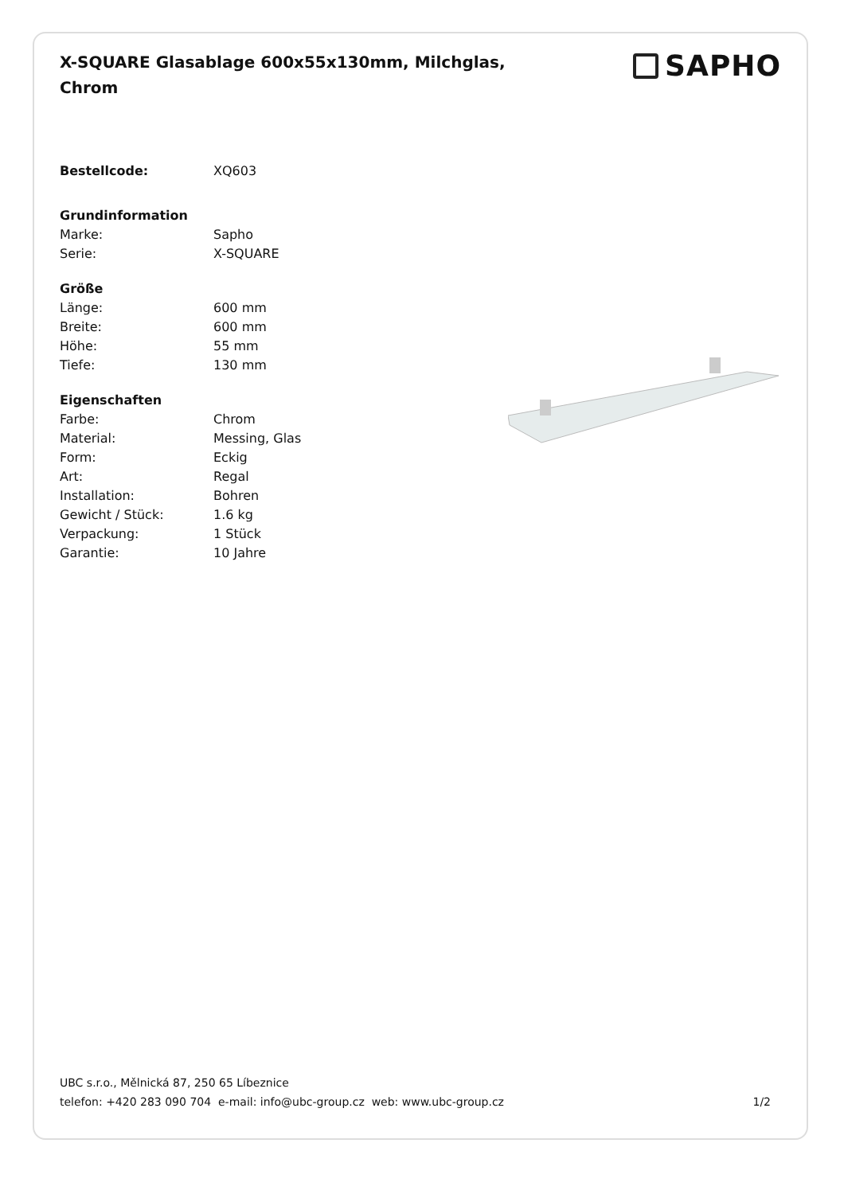X-SQUARE Glasablage 600x55x130mm, Milchglas, Chrom
SAPHO
| Bestellcode: | XQ603 |
| Grundinformation | |
| Marke: | Sapho |
| Serie: | X-SQUARE |
| Größe | |
| Länge: | 600 mm |
| Breite: | 600 mm |
| Höhe: | 55 mm |
| Tiefe: | 130 mm |
| Eigenschaften | |
| Farbe: | Chrom |
| Material: | Messing, Glas |
| Form: | Eckig |
| Art: | Regal |
| Installation: | Bohren |
| Gewicht / Stück: | 1.6 kg |
| Verpackung: | 1 Stück |
| Garantie: | 10 Jahre |
UBC s.r.o., Mělnická 87, 250 65 Líbeznice
telefon: +420 283 090 704 e-mail: info@ubc-group.cz web: www.ubc-group.cz
1/2